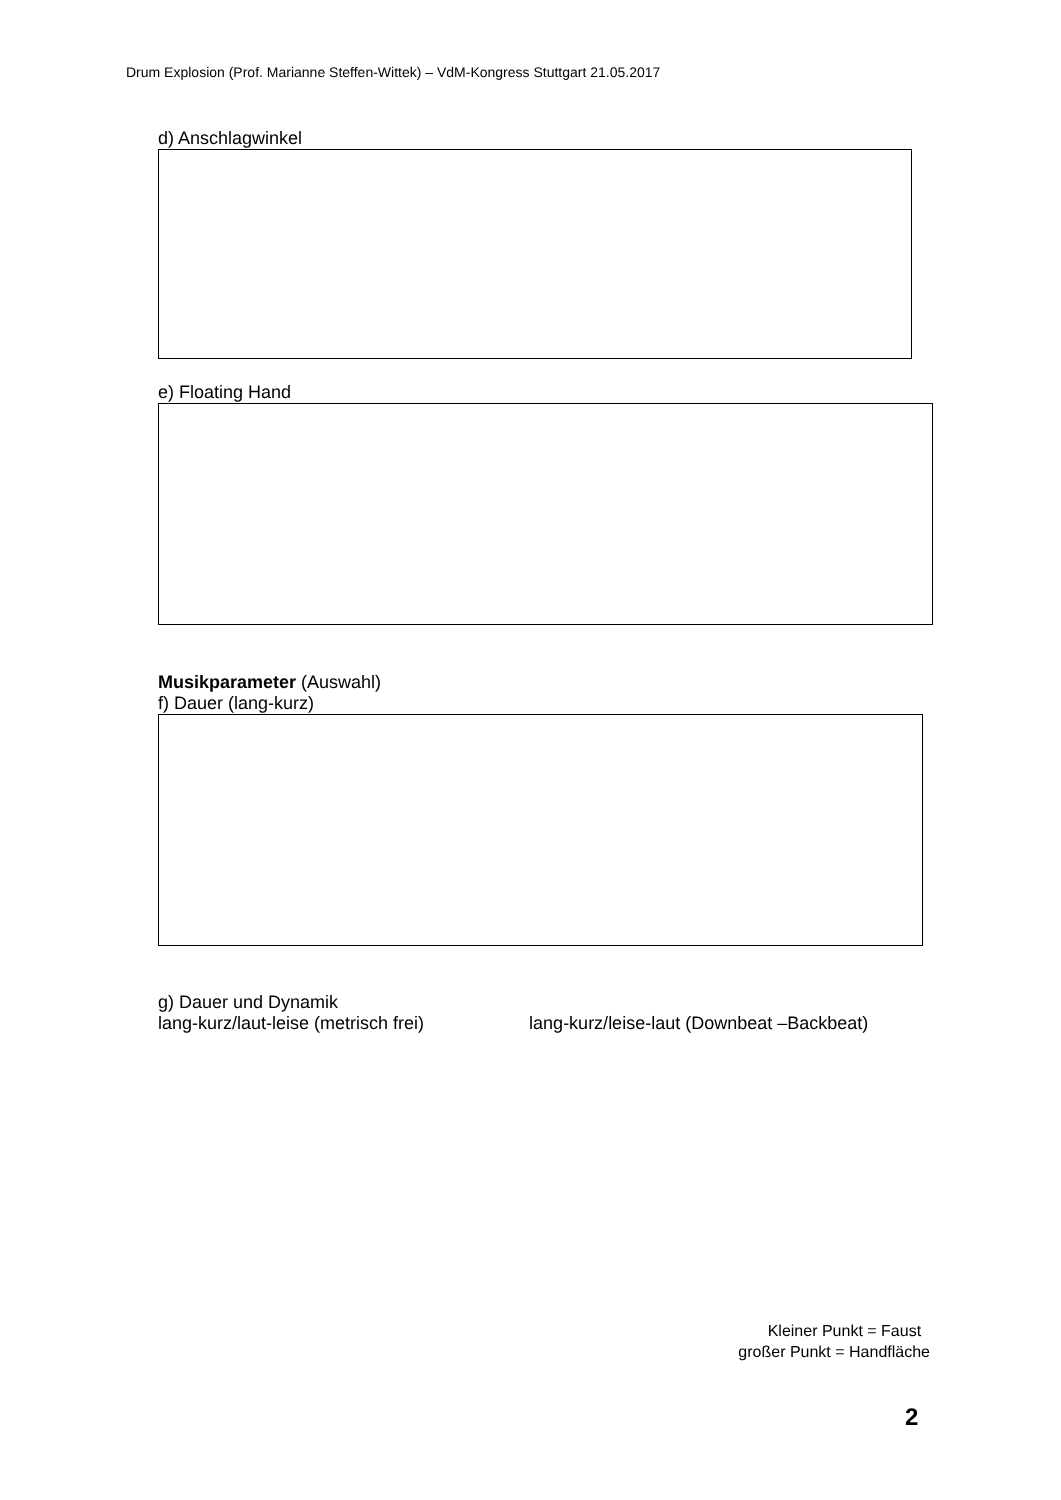Drum Explosion (Prof. Marianne Steffen-Wittek) – VdM-Kongress Stuttgart 21.05.2017
d) Anschlagwinkel
e) Floating Hand
Musikparameter (Auswahl)
f) Dauer (lang-kurz)
g) Dauer und Dynamik
lang-kurz/laut-leise (metrisch frei) lang-kurz/leise-laut (Downbeat –Backbeat)
Kleiner Punkt = Faust
großer Punkt = Handfläche
2